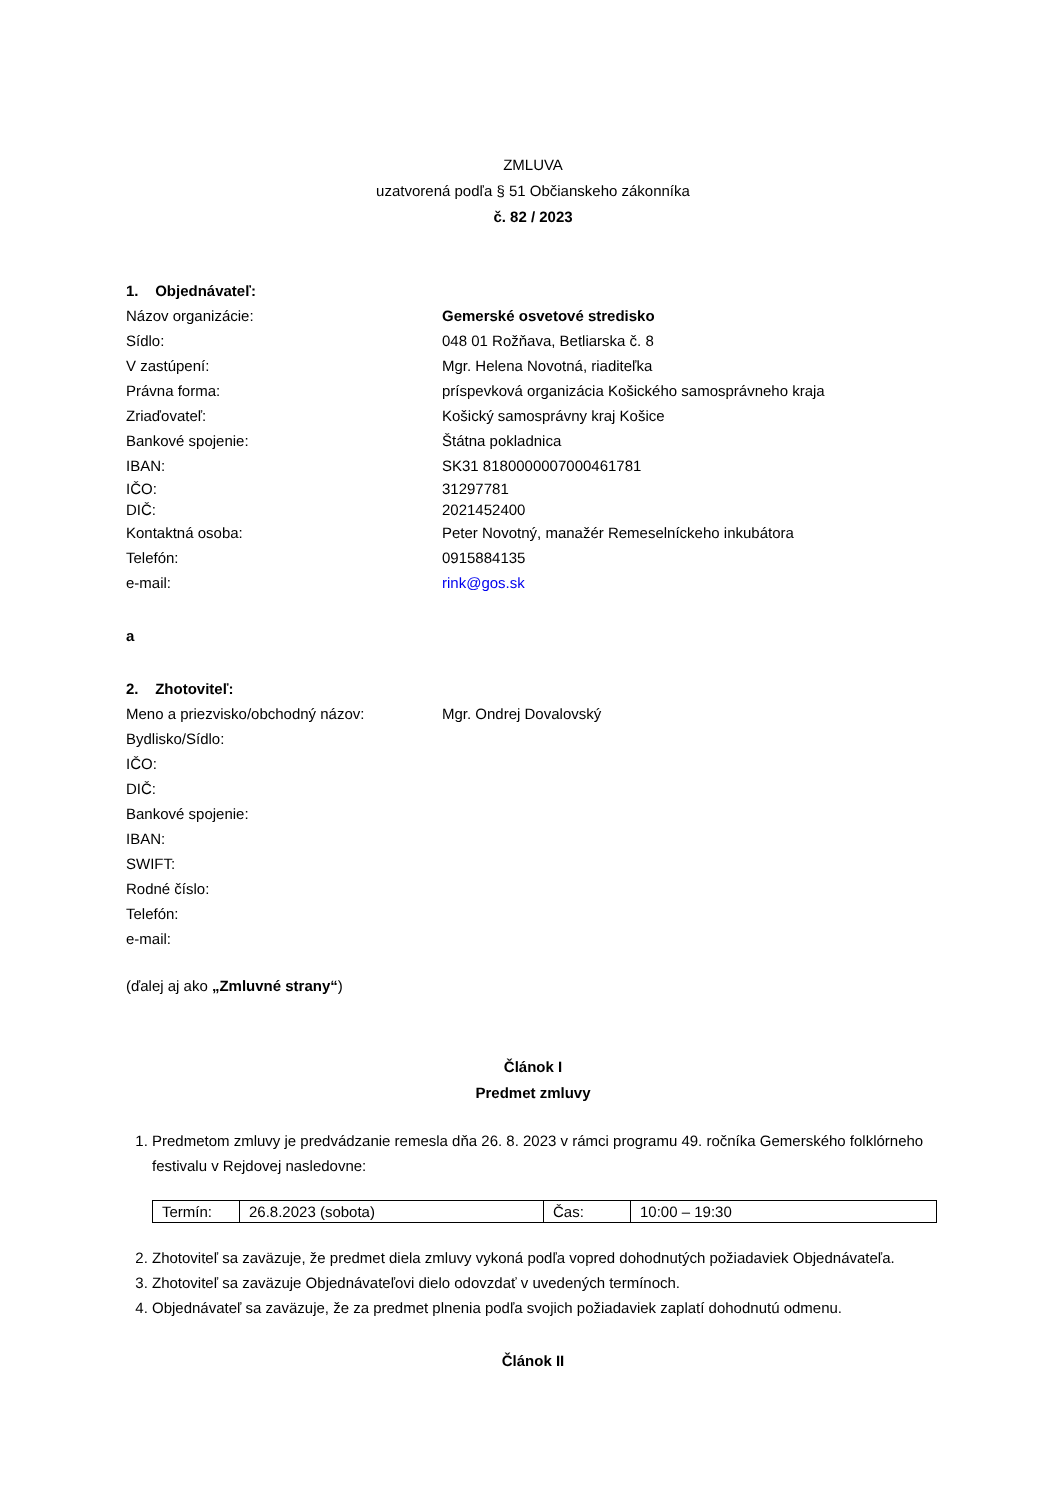ZMLUVA
uzatvorená podľa § 51 Občianskeho zákonníka
č. 82 / 2023
1. Objednávateľ:
Názov organizácie: Gemerské osvetové stredisko
Sídlo: 048 01 Rožňava, Betliarska č. 8
V zastúpení: Mgr. Helena Novotná, riaditeľka
Právna forma: príspevková organizácia Košického samosprávneho kraja
Zriaďovateľ: Košický samosprávny kraj Košice
Bankové spojenie: Štátna pokladnica
IBAN: SK31 8180000007000461781
IČO: 31297781
DIČ: 2021452400
Kontaktná osoba: Peter Novotný, manažér Remeselníckeho inkubátora
Telefón: 0915884135
e-mail: rink@gos.sk
a
2. Zhotoviteľ:
Meno a priezvisko/obchodný názov: Mgr. Ondrej Dovalovský
Bydlisko/Sídlo:
IČO:
DIČ:
Bankové spojenie:
IBAN:
SWIFT:
Rodné číslo:
Telefón:
e-mail:
(ďalej aj ako „Zmluvné strany“)
Článok I
Predmet zmluvy
1. Predmetom zmluvy je predvádzanie remesla dňa 26. 8. 2023 v rámci programu 49. ročníka Gemerského folklórneho festivalu v Rejdovej nasledovne:
| Termín: | 26.8.2023 (sobota) | Čas: | 10:00 – 19:30 |
2. Zhotoviteľ sa zaväzuje, že predmet diela zmluvy vykoná podľa vopred dohodnutých požiadaviek Objednávateľa.
3. Zhotoviteľ sa zaväzuje Objednávateľovi dielo odovzdať v uvedených termínoch.
4. Objednávateľ sa zaväzuje, že za predmet plnenia podľa svojich požiadaviek zaplatí dohodnutú odmenu.
Článok II